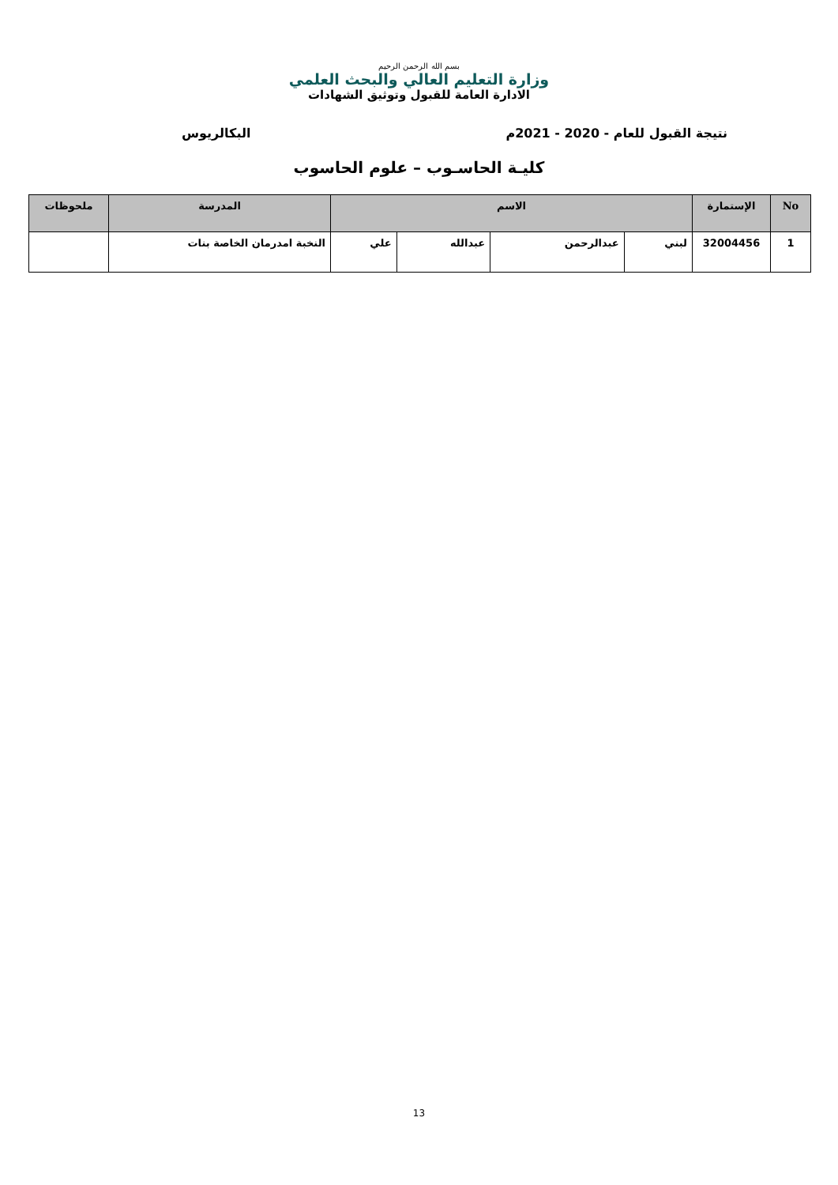بسم الله الرحمن الرحيم
وزارة التعليم العالي والبحث العلمي
الادارة العامة للقبول وتوثيق الشهادات
نتيجة القبول للعام - 2020 - 2021م البكالريوس
كليـة الحاسـوب – علوم الحاسوب
| No | الإستمارة | الاسم | | | | المدرسة | ملحوظات |
| --- | --- | --- | --- | --- | --- | --- | --- |
| 1 | 32004456 | لبني | عبدالرحمن | عبدالله | علي | النخبة امدرمان الخاصة بنات | |
13